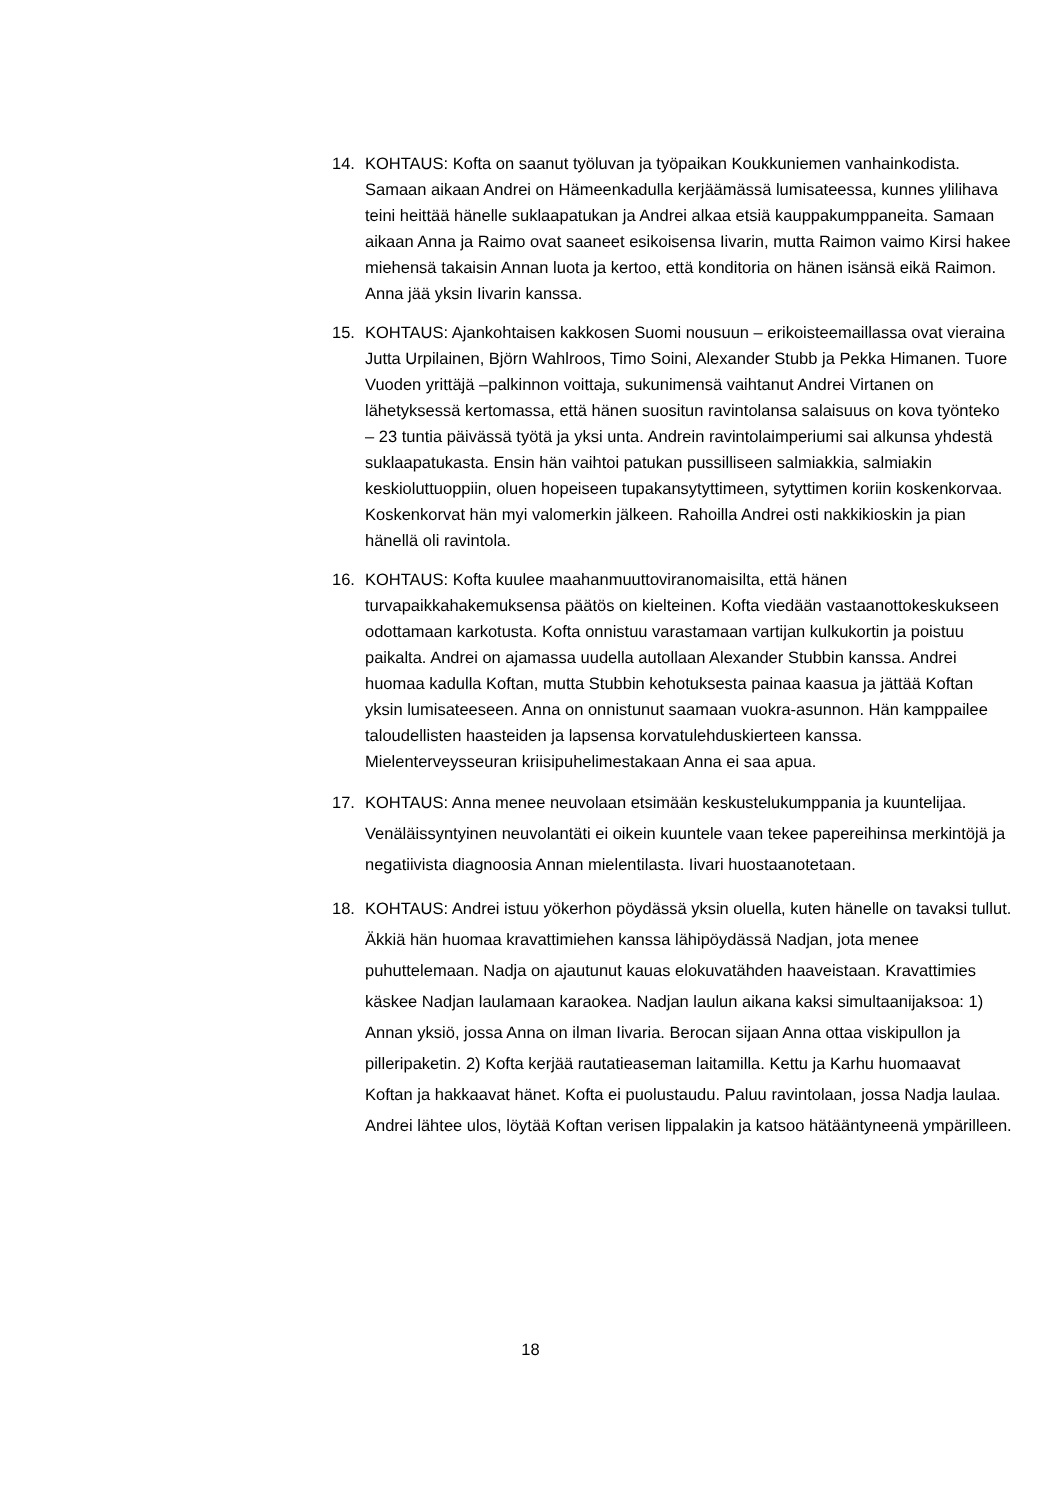14. KOHTAUS: Kofta on saanut työluvan ja työpaikan Koukkuniemen vanhainkodista. Samaan aikaan Andrei on Hämeenkadulla kerjäämässä lumisateessa, kunnes ylilihava teini heittää hänelle suklaapatukan ja Andrei alkaa etsiä kauppakumppaneita. Samaan aikaan Anna ja Raimo ovat saaneet esikoisensa Iivarin, mutta Raimon vaimo Kirsi hakee miehensä takaisin Annan luota ja kertoo, että konditoria on hänen isänsä eikä Raimon. Anna jää yksin Iivarin kanssa.
15. KOHTAUS: Ajankohtaisen kakkosen Suomi nousuun – erikoisteemaillassa ovat vieraina Jutta Urpilainen, Björn Wahlroos, Timo Soini, Alexander Stubb ja Pekka Himanen. Tuore Vuoden yrittäjä –palkinnon voittaja, sukunimensä vaihtanut Andrei Virtanen on lähetyksessä kertomassa, että hänen suositun ravintolansa salaisuus on kova työnteko – 23 tuntia päivässä työtä ja yksi unta. Andrein ravintolaimperiumi sai alkunsa yhdestä suklaapatukasta. Ensin hän vaihtoi patukan pussilliseen salmiakkia, salmiakin keskioluttuoppiin, oluen hopeiseen tupakansytyttimeen, sytyttimen koriin koskenkorvaa. Koskenkorvat hän myi valomerkin jälkeen. Rahoilla Andrei osti nakkikioskin ja pian hänellä oli ravintola.
16. KOHTAUS: Kofta kuulee maahanmuuttoviranomaisilta, että hänen turvapaikkahakemuksensa päätös on kielteinen. Kofta viedään vastaanottokeskukseen odottamaan karkotusta. Kofta onnistuu varastamaan vartijan kulkukortin ja poistuu paikalta. Andrei on ajamassa uudella autollaan Alexander Stubbin kanssa. Andrei huomaa kadulla Koftan, mutta Stubbin kehotuksesta painaa kaasua ja jättää Koftan yksin lumisateeseen. Anna on onnistunut saamaan vuokra-asunnon. Hän kamppailee taloudellisten haasteiden ja lapsensa korvatulehduskierteen kanssa. Mielenterveysseuran kriisipuhelimestakaan Anna ei saa apua.
17. KOHTAUS: Anna menee neuvolaan etsimään keskustelukumppania ja kuuntelijaa. Venäläissyntyinen neuvolantäti ei oikein kuuntele vaan tekee papereihinsa merkintöjä ja negatiivista diagnoosia Annan mielentilasta. Iivari huostaanotetaan.
18. KOHTAUS: Andrei istuu yökerhon pöydässä yksin oluella, kuten hänelle on tavaksi tullut. Äkkiä hän huomaa kravattimiehen kanssa lähipöydässä Nadjan, jota menee puhuttelemaan. Nadja on ajautunut kauas elokuvatähden haaveistaan. Kravattimies käskee Nadjan laulamaan karaokea. Nadjan laulun aikana kaksi simultaanijaksoa: 1) Annan yksiö, jossa Anna on ilman Iivaria. Berocan sijaan Anna ottaa viskipullon ja pilleripaketin. 2) Kofta kerjää rautatieaseman laitamilla. Kettu ja Karhu huomaavat Koftan ja hakkaavat hänet. Kofta ei puolustaudu. Paluu ravintolaan, jossa Nadja laulaa. Andrei lähtee ulos, löytää Koftan verisen lippalakin ja katsoo hätääntyneenä ympärilleen.
18